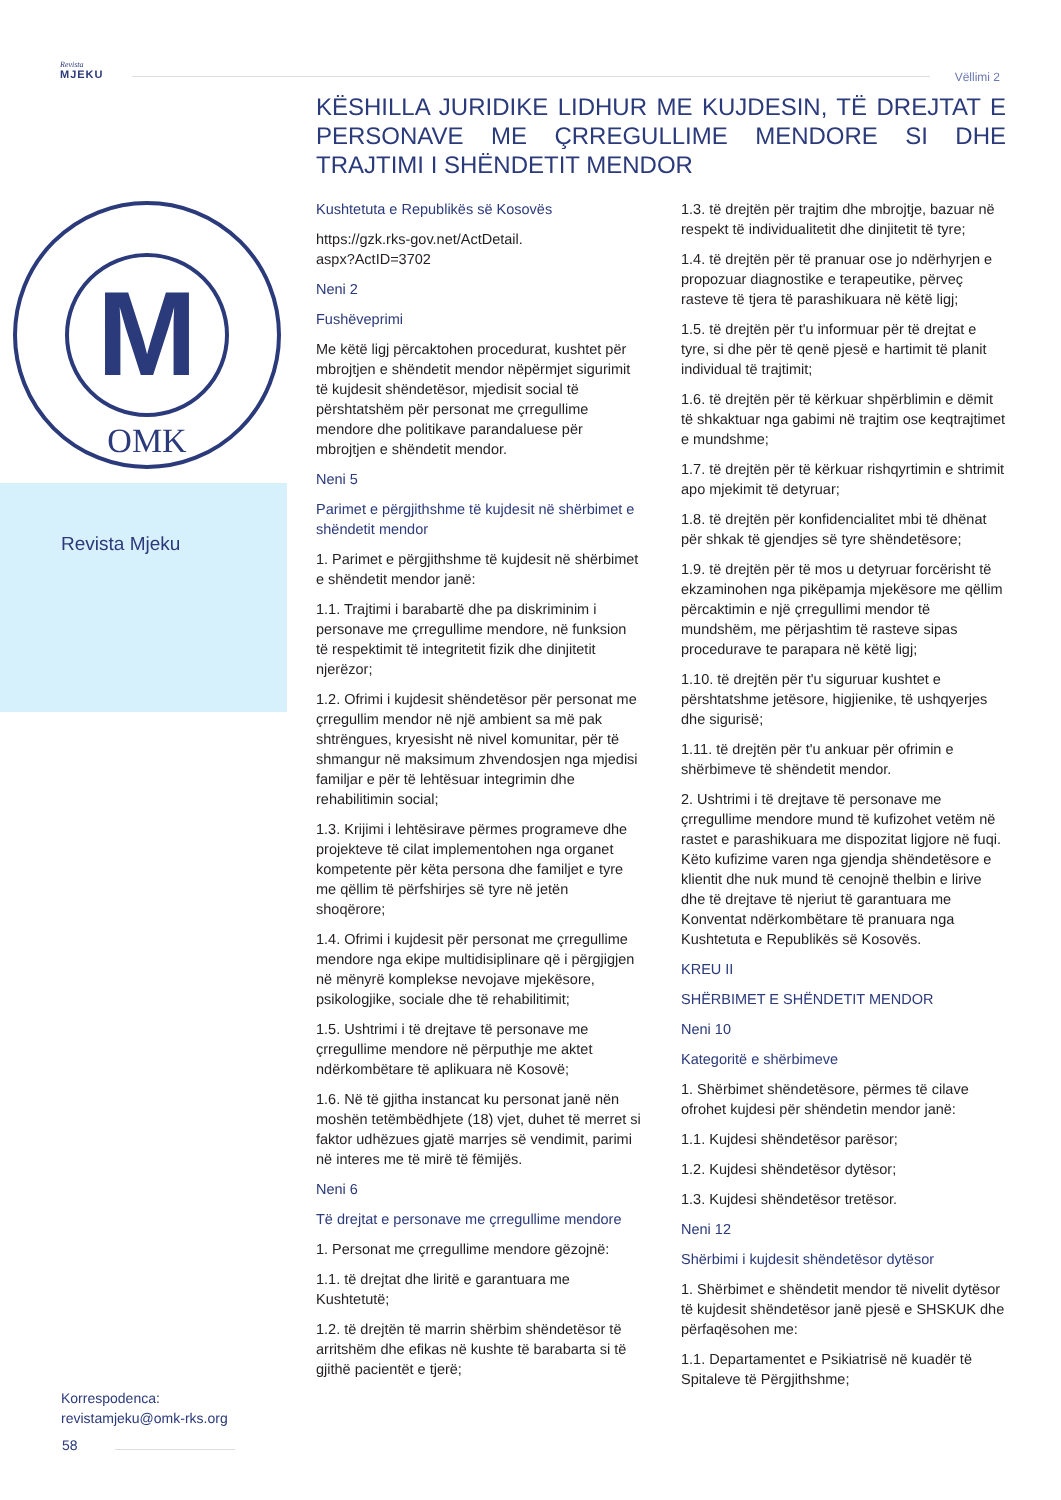Revista
MJEKU
Vëllimi 2
M
OMK
Revista Mjeku
Korrespodenca:
revistamjeku@omk-rks.org
58
KËSHILLA JURIDIKE LIDHUR ME KUJDESIN, TË DREJTAT E PERSONAVE ME ÇRREGULLIME MENDORE SI DHE TRAJTIMI I SHËNDETIT MENDOR
Kushtetuta e Republikës së Kosovës
https://gzk.rks-gov.net/ActDetail.
aspx?ActID=3702
Neni 2
Fushëveprimi
Me këtë ligj përcaktohen procedurat, kushtet për mbrojtjen e shëndetit mendor nëpërmjet sigurimit të kujdesit shëndetësor, mjedisit social të përshtatshëm për personat me çrregullime mendore dhe politikave parandaluese për mbrojtjen e shëndetit mendor.
Neni 5
Parimet e përgjithshme të kujdesit në shërbimet e shëndetit mendor
1. Parimet e përgjithshme të kujdesit në shërbimet e shëndetit mendor janë:
1.1. Trajtimi i barabartë dhe pa diskriminim i personave me çrregullime mendore, në funksion të respektimit të integritetit fizik dhe dinjitetit njerëzor;
1.2. Ofrimi i kujdesit shëndetësor për personat me çrregullim mendor në një ambient sa më pak shtrëngues, kryesisht në nivel komunitar, për të shmangur në maksimum zhvendosjen nga mjedisi familjar e për të lehtësuar integrimin dhe rehabilitimin social;
1.3. Krijimi i lehtësirave përmes programeve dhe projekteve të cilat implementohen nga organet kompetente për këta persona dhe familjet e tyre me qëllim të përfshirjes së tyre në jetën shoqërore;
1.4. Ofrimi i kujdesit për personat me çrregullime mendore nga ekipe multidisiplinare që i përgjigjen në mënyrë komplekse nevojave mjekësore, psikologjike, sociale dhe të rehabilitimit;
1.5. Ushtrimi i të drejtave të personave me çrregullime mendore në përputhje me aktet ndërkombëtare të aplikuara në Kosovë;
1.6. Në të gjitha instancat ku personat janë nën moshën tetëmbëdhjete (18) vjet, duhet të merret si faktor udhëzues gjatë marrjes së vendimit, parimi në interes me të mirë të fëmijës.
Neni 6
Të drejtat e personave me çrregullime mendore
1. Personat me çrregullime mendore gëzojnë:
1.1. të drejtat dhe liritë e garantuara me Kushtetutë;
1.2. të drejtën të marrin shërbim shëndetësor të arritshëm dhe efikas në kushte të barabarta si të gjithë pacientët e tjerë;
1.3. të drejtën për trajtim dhe mbrojtje, bazuar në respekt të individualitetit dhe dinjitetit të tyre;
1.4. të drejtën për të pranuar ose jo ndërhyrjen e propozuar diagnostike e terapeutike, përveç rasteve të tjera të parashikuara në këtë ligj;
1.5. të drejtën për t'u informuar për të drejtat e tyre, si dhe për të qenë pjesë e hartimit të planit individual të trajtimit;
1.6. të drejtën për të kërkuar shpërblimin e dëmit të shkaktuar nga gabimi në trajtim ose keqtrajtimet e mundshme;
1.7. të drejtën për të kërkuar rishqyrtimin e shtrimit apo mjekimit të detyruar;
1.8. të drejtën për konfidencialitet mbi të dhënat për shkak të gjendjes së tyre shëndetësore;
1.9. të drejtën për të mos u detyruar forcërisht të ekzaminohen nga pikëpamja mjekësore me qëllim përcaktimin e një çrregullimi mendor të mundshëm, me përjashtim të rasteve sipas procedurave te parapara në këtë ligj;
1.10. të drejtën për t'u siguruar kushtet e përshtatshme jetësore, higjienike, të ushqyerjes dhe sigurisë;
1.11. të drejtën për t'u ankuar për ofrimin e shërbimeve të shëndetit mendor.
2. Ushtrimi i të drejtave të personave me çrregullime mendore mund të kufizohet vetëm në rastet e parashikuara me dispozitat ligjore në fuqi. Këto kufizime varen nga gjendja shëndetësore e klientit dhe nuk mund të cenojnë thelbin e lirive dhe të drejtave të njeriut të garantuara me Konventat ndërkombëtare të pranuara nga Kushtetuta e Republikës së Kosovës.
KREU II
SHËRBIMET E SHËNDETIT MENDOR
Neni 10
Kategoritë e shërbimeve
1. Shërbimet shëndetësore, përmes të cilave ofrohet kujdesi për shëndetin mendor janë:
1.1. Kujdesi shëndetësor parësor;
1.2. Kujdesi shëndetësor dytësor;
1.3. Kujdesi shëndetësor tretësor.
Neni 12
Shërbimi i kujdesit shëndetësor dytësor
1. Shërbimet e shëndetit mendor të nivelit dytësor të kujdesit shëndetësor janë pjesë e SHSKUK dhe përfaqësohen me:
1.1. Departamentet e Psikiatrisë në kuadër të Spitaleve të Përgjithshme;